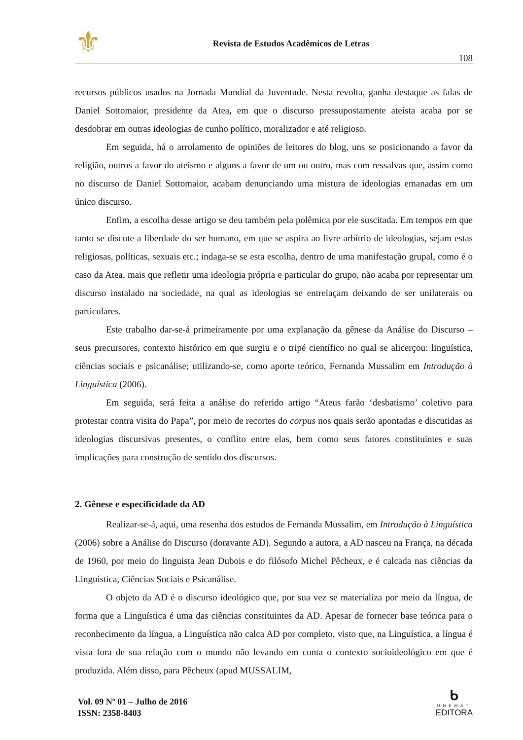⚜
Revista de Estudos Acadêmicos de Letras
108
recursos públicos usados na Jornada Mundial da Juventude. Nesta revolta, ganha destaque as falas de Daniel Sottomaior, presidente da Atea, em que o discurso pressupostamente ateísta acaba por se desdobrar em outras ideologias de cunho político, moralizador e até religioso.
Em seguida, há o arrolamento de opiniões de leitores do blog, uns se posicionando a favor da religião, outros a favor do ateísmo e alguns a favor de um ou outro, mas com ressalvas que, assim como no discurso de Daniel Sottomaior, acabam denunciando uma mistura de ideologias emanadas em um único discurso.
Enfim, a escolha desse artigo se deu também pela polêmica por ele suscitada. Em tempos em que tanto se discute a liberdade do ser humano, em que se aspira ao livre arbítrio de ideologias, sejam estas religiosas, políticas, sexuais etc.; indaga-se se esta escolha, dentro de uma manifestação grupal, como é o caso da Atea, mais que refletir uma ideologia própria e particular do grupo, não acaba por representar um discurso instalado na sociedade, na qual as ideologias se entrelaçam deixando de ser unilaterais ou particulares.
Este trabalho dar-se-á primeiramente por uma explanação da gênese da Análise do Discurso – seus precursores, contexto histórico em que surgiu e o tripé científico no qual se alicerçou: linguística, ciências sociais e psicanálise; utilizando-se, como aporte teórico, Fernanda Mussalim em Introdução à Linguística (2006).
Em seguida, será feita a análise do referido artigo “Ateus farão ‘desbatismo’ coletivo para protestar contra visita do Papa”, por meio de recortes do corpus nos quais serão apontadas e discutidas as ideologias discursivas presentes, o conflito entre elas, bem como seus fatores constituintes e suas implicações para construção de sentido dos discursos.
2. Gênese e especificidade da AD
Realizar-se-á, aqui, uma resenha dos estudos de Fernanda Mussalim, em Introdução à Linguística (2006) sobre a Análise do Discurso (doravante AD). Segundo a autora, a AD nasceu na França, na década de 1960, por meio do linguista Jean Dubois e do filósofo Michel Pêcheux, e é calcada nas ciências da Linguística, Ciências Sociais e Psicanálise.
O objeto da AD é o discurso ideológico que, por sua vez se materializa por meio da língua, de forma que a Linguística é uma das ciências constituintes da AD. Apesar de fornecer base teórica para o reconhecimento da língua, a Linguística não calca AD por completo, visto que, na Linguística, a língua é vista fora de sua relação com o mundo não levando em conta o contexto socioideológico em que é produzida. Além disso, para Pêcheux (apud MUSSALIM,
Vol. 09 Nº 01 – Julho de 2016
ISSN: 2358-8403
ᑲ
UNEMAT
EDITORA